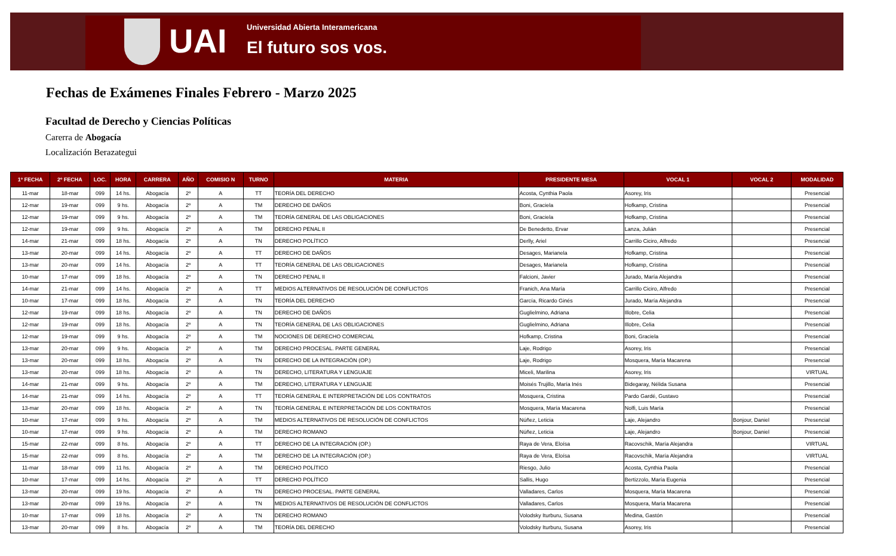UAI
Universidad Abierta Interamericana
El futuro sos vos.
Fechas de Exámenes Finales Febrero - Marzo 2025
Facultad de Derecho y Ciencias Políticas
Carerra de Abogacía
Localización Berazategui
| 1º FECHA | 2º FECHA | LOC. | HORA | CARRERA | AÑO | COMISIO N | TURNO | MATERIA | PRESIDENTE MESA | VOCAL 1 | VOCAL 2 | MODALIDAD |
| --- | --- | --- | --- | --- | --- | --- | --- | --- | --- | --- | --- | --- |
| 11-mar | 18-mar | 099 | 14 hs. | Abogacía | 2º | A | TT | TEORÍA DEL DERECHO | Acosta, Cynthia Paola | Asorey, Iris | | Presencial |
| 12-mar | 19-mar | 099 | 9 hs. | Abogacía | 2º | A | TM | DERECHO DE DAÑOS | Boni, Graciela | Hofkamp, Cristina | | Presencial |
| 12-mar | 19-mar | 099 | 9 hs. | Abogacía | 2º | A | TM | TEORÍA GENERAL DE LAS OBLIGACIONES | Boni, Graciela | Hofkamp, Cristina | | Presencial |
| 12-mar | 19-mar | 099 | 9 hs. | Abogacía | 2º | A | TM | DERECHO PENAL II | De Benedetto, Ervar | Lanza, Julián | | Presencial |
| 14-mar | 21-mar | 099 | 18 hs. | Abogacía | 2º | A | TN | DERECHO POLÍTICO | Derlly, Ariel | Carrillo Ciciro, Alfredo | | Presencial |
| 13-mar | 20-mar | 099 | 14 hs. | Abogacía | 2º | A | TT | DERECHO DE DAÑOS | Desages, Marianela | Hofkamp, Cristina | | Presencial |
| 13-mar | 20-mar | 099 | 14 hs. | Abogacía | 2º | A | TT | TEORÍA GENERAL DE LAS OBLIGACIONES | Desages, Marianela | Hofkamp, Cristina | | Presencial |
| 10-mar | 17-mar | 099 | 18 hs. | Abogacía | 2º | A | TN | DERECHO PENAL II | Falcioni, Javier | Jurado, María Alejandra | | Presencial |
| 14-mar | 21-mar | 099 | 14 hs. | Abogacía | 2º | A | TT | MEDIOS ALTERNATIVOS DE RESOLUCIÓN DE CONFLICTOS | Franich, Ana María | Carrillo Ciciro, Alfredo | | Presencial |
| 10-mar | 17-mar | 099 | 18 hs. | Abogacía | 2º | A | TN | TEORÍA DEL DERECHO | García, Ricardo Ginés | Jurado, María Alejandra | | Presencial |
| 12-mar | 19-mar | 099 | 18 hs. | Abogacía | 2º | A | TN | DERECHO DE DAÑOS | Guglielmino, Adriana | Illobre, Celia | | Presencial |
| 12-mar | 19-mar | 099 | 18 hs. | Abogacía | 2º | A | TN | TEORÍA GENERAL DE LAS OBLIGACIONES | Guglielmino, Adriana | Illobre, Celia | | Presencial |
| 12-mar | 19-mar | 099 | 9 hs. | Abogacía | 2º | A | TM | NOCIONES DE DERECHO COMERCIAL | Hofkamp, Cristina | Boni, Graciela | | Presencial |
| 13-mar | 20-mar | 099 | 9 hs. | Abogacía | 2º | A | TM | DERECHO PROCESAL. PARTE GENERAL | Laje, Rodrigo | Asorey, Iris | | Presencial |
| 13-mar | 20-mar | 099 | 18 hs. | Abogacía | 2º | A | TN | DERECHO DE LA INTEGRACIÓN (OP.) | Laje, Rodrigo | Mosquera, María Macarena | | Presencial |
| 13-mar | 20-mar | 099 | 18 hs. | Abogacía | 2º | A | TN | DERECHO, LITERATURA Y LENGUAJE | Miceli, Marilina | Asorey, Iris | | VIRTUAL |
| 14-mar | 21-mar | 099 | 9 hs. | Abogacía | 2º | A | TM | DERECHO, LITERATURA Y LENGUAJE | Moisés Trujillo, María Inés | Bidegaray, Nélida Susana | | Presencial |
| 14-mar | 21-mar | 099 | 14 hs. | Abogacía | 2º | A | TT | TEORÍA GENERAL E INTERPRETACIÓN DE LOS CONTRATOS | Mosquera, Cristina | Pardo Gardé, Gustavo | | Presencial |
| 13-mar | 20-mar | 099 | 18 hs. | Abogacía | 2º | A | TN | TEORÍA GENERAL E INTERPRETACIÓN DE LOS CONTRATOS | Mosquera, María Macarena | Nolfi, Luis María | | Presencial |
| 10-mar | 17-mar | 099 | 9 hs. | Abogacía | 2º | A | TM | MEDIOS ALTERNATIVOS DE RESOLUCIÓN DE CONFLICTOS | Núñez, Leticia | Laje, Alejandro | Bonjour, Daniel | Presencial |
| 10-mar | 17-mar | 099 | 9 hs. | Abogacía | 2º | A | TM | DERECHO ROMANO | Núñez, Leticia | Laje, Alejandro | Bonjour, Daniel | Presencial |
| 15-mar | 22-mar | 099 | 8 hs. | Abogacía | 2º | A | TT | DERECHO DE LA INTEGRACIÓN (OP.) | Raya de Vera, Eloísa | Racovschik, María Alejandra | | VIRTUAL |
| 15-mar | 22-mar | 099 | 8 hs. | Abogacía | 2º | A | TM | DERECHO DE LA INTEGRACIÓN (OP.) | Raya de Vera, Eloísa | Racovschik, María Alejandra | | VIRTUAL |
| 11-mar | 18-mar | 099 | 11 hs. | Abogacía | 2º | A | TM | DERECHO POLÍTICO | Riesgo, Julio | Acosta, Cynthia Paola | | Presencial |
| 10-mar | 17-mar | 099 | 14 hs. | Abogacía | 2º | A | TT | DERECHO POLÍTICO | Sallis, Hugo | Bertizzolo, María Eugenia | | Presencial |
| 13-mar | 20-mar | 099 | 19 hs. | Abogacía | 2º | A | TN | DERECHO PROCESAL. PARTE GENERAL | Valladares, Carlos | Mosquera, María Macarena | | Presencial |
| 13-mar | 20-mar | 099 | 19 hs. | Abogacía | 2º | A | TN | MEDIOS ALTERNATIVOS DE RESOLUCIÓN DE CONFLICTOS | Valladares, Carlos | Mosquera, María Macarena | | Presencial |
| 10-mar | 17-mar | 099 | 18 hs. | Abogacía | 2º | A | TN | DERECHO ROMANO | Volodsky Iturburu, Susana | Medina, Gastón | | Presencial |
| 13-mar | 20-mar | 099 | 8 hs. | Abogacía | 2º | A | TM | TEORÍA DEL DERECHO | Volodsky Iturburu, Susana | Asorey, Iris | | Presencial |